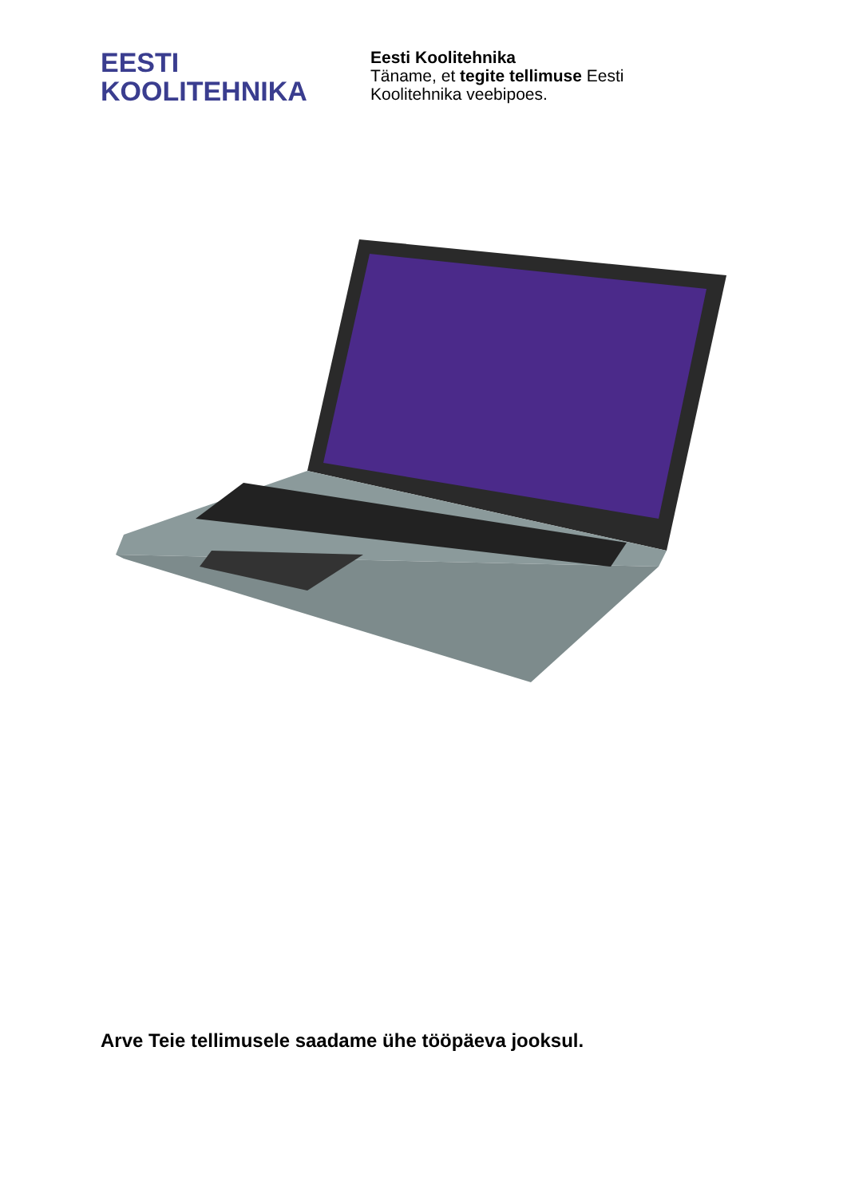EESTI
KOOLITEHNIKA
Eesti Koolitehnika
Täname, et tegite tellimuse Eesti
Koolitehnika veebipoes.
Arve Teie tellimusele saadame ühe tööpäeva jooksul.